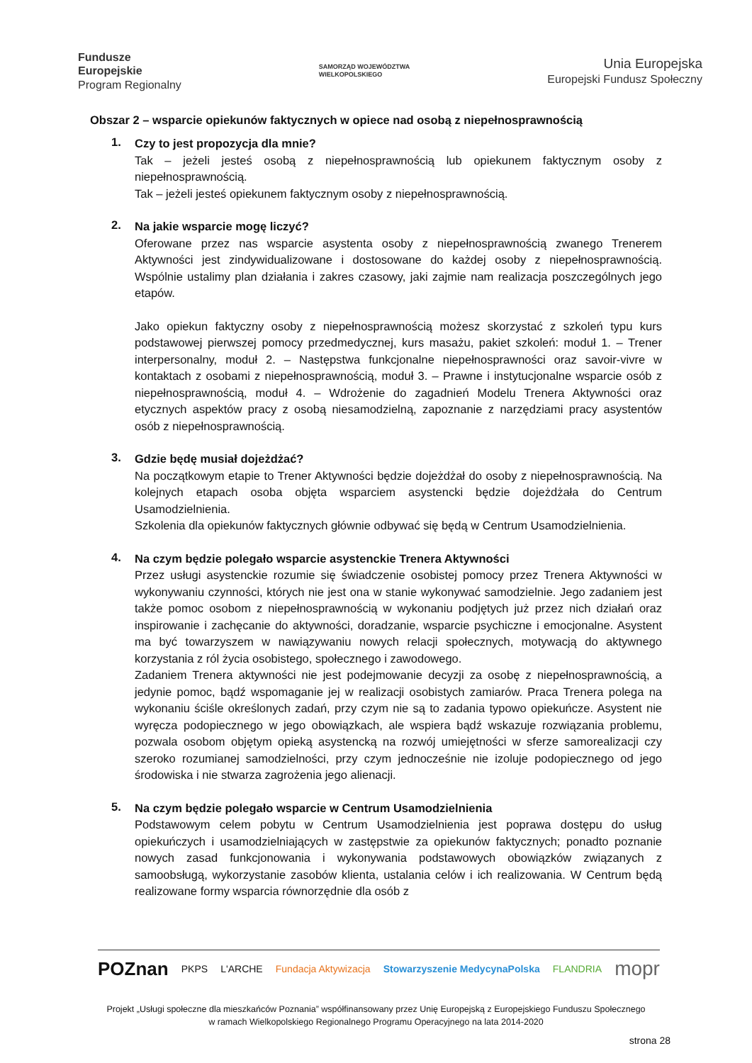Fundusze
Europejskie
Program Regionalny
SAMORZĄD WOJEWÓDZTWA
WIELKOPOLSKIEGO
Unia Europejska
Europejski Fundusz Społeczny
Obszar 2 – wsparcie opiekunów faktycznych w opiece nad osobą z niepełnosprawnością
1.
Czy to jest propozycja dla mnie?
Tak – jeżeli jesteś osobą z niepełnosprawnością lub opiekunem faktycznym osoby z niepełnosprawnością.
Tak – jeżeli jesteś opiekunem faktycznym osoby z niepełnosprawnością.
2.
Na jakie wsparcie mogę liczyć?
Oferowane przez nas wsparcie asystenta osoby z niepełnosprawnością zwanego Trenerem Aktywności jest zindywidualizowane i dostosowane do każdej osoby z niepełnosprawnością. Wspólnie ustalimy plan działania i zakres czasowy, jaki zajmie nam realizacja poszczególnych jego etapów.
Jako opiekun faktyczny osoby z niepełnosprawnością możesz skorzystać z szkoleń typu kurs podstawowej pierwszej pomocy przedmedycznej, kurs masażu, pakiet szkoleń: moduł 1. – Trener interpersonalny, moduł 2. – Następstwa funkcjonalne niepełnosprawności oraz savoir-vivre w kontaktach z osobami z niepełnosprawnością, moduł 3. – Prawne i instytucjonalne wsparcie osób z niepełnosprawnością, moduł 4. – Wdrożenie do zagadnień Modelu Trenera Aktywności oraz etycznych aspektów pracy z osobą niesamodzielną, zapoznanie z narzędziami pracy asystentów osób z niepełnosprawnością.
3.
Gdzie będę musiał dojeżdżać?
Na początkowym etapie to Trener Aktywności będzie dojeżdżał do osoby z niepełnosprawnością. Na kolejnych etapach osoba objęta wsparciem asystencki będzie dojeżdżała do Centrum Usamodzielnienia.
Szkolenia dla opiekunów faktycznych głównie odbywać się będą w Centrum Usamodzielnienia.
4.
Na czym będzie polegało wsparcie asystenckie Trenera Aktywności
Przez usługi asystenckie rozumie się świadczenie osobistej pomocy przez Trenera Aktywności w wykonywaniu czynności, których nie jest ona w stanie wykonywać samodzielnie. Jego zadaniem jest także pomoc osobom z niepełnosprawnością w wykonaniu podjętych już przez nich działań oraz inspirowanie i zachęcanie do aktywności, doradzanie, wsparcie psychiczne i emocjonalne. Asystent ma być towarzyszem w nawiązywaniu nowych relacji społecznych, motywacją do aktywnego korzystania z ról życia osobistego, społecznego i zawodowego.
Zadaniem Trenera aktywności nie jest podejmowanie decyzji za osobę z niepełnosprawnością, a jedynie pomoc, bądź wspomaganie jej w realizacji osobistych zamiarów. Praca Trenera polega na wykonaniu ściśle określonych zadań, przy czym nie są to zadania typowo opiekuńcze. Asystent nie wyręcza podopiecznego w jego obowiązkach, ale wspiera bądź wskazuje rozwiązania problemu, pozwala osobom objętym opieką asystencką na rozwój umiejętności w sferze samorealizacji czy szeroko rozumianej samodzielności, przy czym jednocześnie nie izoluje podopiecznego od jego środowiska i nie stwarza zagrożenia jego alienacji.
5.
Na czym będzie polegało wsparcie w Centrum Usamodzielnienia
Podstawowym celem pobytu w Centrum Usamodzielnienia jest poprawa dostępu do usług opiekuńczych i usamodzielniających w zastępstwie za opiekunów faktycznych; ponadto poznanie nowych zasad funkcjonowania i wykonywania podstawowych obowiązków związanych z samoobsługą, wykorzystanie zasobów klienta, ustalania celów i ich realizowania. W Centrum będą realizowane formy wsparcia równorzędnie dla osób z
POZnan PKPS L'ARCHE Fundacja Aktywizacja Stowarzyszenie MedycynaPolska FLANDRIA mopr
Projekt „Usługi społeczne dla mieszkańców Poznania” współfinansowany przez Unię Europejską z Europejskiego Funduszu Społecznego
w ramach Wielkopolskiego Regionalnego Programu Operacyjnego na lata 2014-2020
strona 28